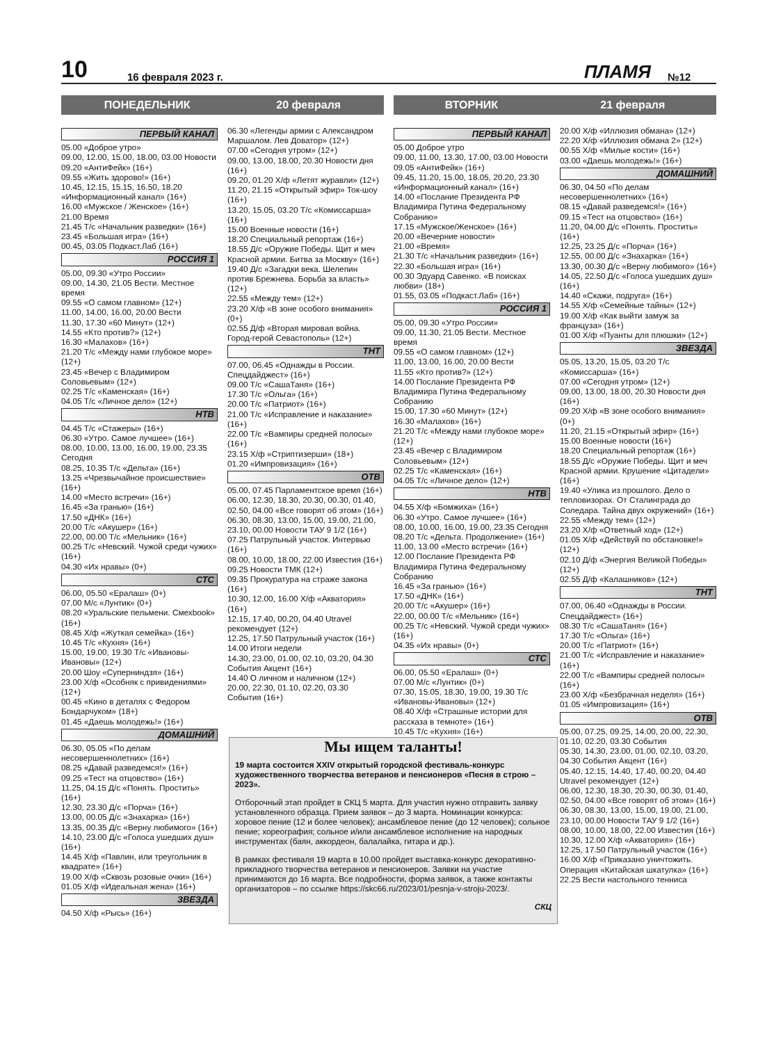10 16 февраля 2023 г. ПЛАМЯ №12
ПОНЕДЕЛЬНИК 20 февраля ВТОРНИК 21 февраля
ПЕРВЫЙ КАНАЛ
05.00 «Доброе утро»
09.00, 12.00, 15.00, 18.00, 03.00 Новости
09.20 «АнтиФейк» (16+)
09.55 «Жить здорово!» (16+)
10.45, 12.15, 15.15, 16.50, 18.20 «Информационный канал» (16+)
16.00 «Мужское / Женское» (16+)
21.00 Время
21.45 Т/с «Начальник разведки» (16+)
23.45 «Большая игра» (16+)
00.45, 03.05 Подкаст.Лаб (16+)
РОССИЯ 1
05.00, 09.30 «Утро России»
09.00, 14.30, 21.05 Вести. Местное время
09.55 «О самом главном» (12+)
11.00, 14.00, 16.00, 20.00 Вести
11.30, 17.30 «60 Минут» (12+)
14.55 «Кто против?» (12+)
16.30 «Малахов» (16+)
21.20 Т/с «Между нами глубокое море» (12+)
23.45 «Вечер с Владимиром Соловьевым» (12+)
02.25 Т/с «Каменская» (16+)
04.05 Т/с «Личное дело» (12+)
НТВ
04.45 Т/с «Стажеры» (16+)
06.30 «Утро. Самое лучшее» (16+)
08.00, 10.00, 13.00, 16.00, 19.00, 23.35 Сегодня
08.25, 10.35 Т/с «Дельта» (16+)
13.25 «Чрезвычайное происшествие» (16+)
14.00 «Место встречи» (16+)
16.45 «За гранью» (16+)
17.50 «ДНК» (16+)
20.00 Т/с «Акушер» (16+)
22.00, 00.00 Т/с «Мельник» (16+)
00.25 Т/с «Невский. Чужой среди чужих» (16+)
04.30 «Их нравы» (0+)
СТС
06.00, 05.50 «Ералаш» (0+)
07.00 М/с «Лунтик» (0+)
08.20 «Уральские пельмени. Смехbook» (16+)
08.45 Х/ф «Жуткая семейка» (16+)
10.45 Т/с «Кухня» (16+)
15.00, 19.00, 19.30 Т/с «Ивановы-Ивановы» (12+)
20.00 Шоу «Суперниндзя» (16+)
23.00 Х/ф «Особняк с привидениями» (12+)
00.45 «Кино в деталях с Федором Бондарчуком» (18+)
01.45 «Даешь молодежь!» (16+)
ДОМАШНИЙ
06.30, 05.05 «По делам несовершеннолетних» (16+)
08.25 «Давай разведемся!» (16+)
09.25 «Тест на отцовство» (16+)
11.25, 04.15 Д/с «Понять. Простить» (16+)
12.30, 23.30 Д/с «Порча» (16+)
13.00, 00.05 Д/с «Знахарка» (16+)
13.35, 00.35 Д/с «Верну любимого» (16+)
14.10, 23.00 Д/с «Голоса ушедших душ» (16+)
14.45 Х/ф «Павлин, или треугольник в квадрате» (16+)
19.00 Х/ф «Сквозь розовые очки» (16+)
01.05 Х/ф «Идеальная жена» (16+)
ЗВЕЗДА
04.50 Х/ф «Рысь» (16+)
06.30 «Легенды армии с Александром Маршалом. Лев Доватор» (12+)
07.00 «Сегодня утром» (12+)
09.00, 13.00, 18.00, 20.30 Новости дня (16+)
09.20, 01.20 Х/ф «Летят журавли» (12+)
11.20, 21.15 «Открытый эфир» Ток-шоу (16+)
13.20, 15.05, 03.20 Т/с «Комиссарша» (16+)
15.00 Военные новости (16+)
18.20 Специальный репортаж (16+)
18.55 Д/с «Оружие Победы. Щит и меч Красной армии. Битва за Москву» (16+)
19.40 Д/с «Загадки века. Шелепин против Брежнева. Борьба за власть» (12+)
22.55 «Между тем» (12+)
23.20 Х/ф «В зоне особого внимания» (0+)
02.55 Д/ф «Вторая мировая война. Город-герой Севастополь» (12+)
ТНТ
07.00, 06.45 «Однажды в России. Спецдайджест» (16+)
09.00 Т/с «СашаТаня» (16+)
17.30 Т/с «Ольга» (16+)
20.00 Т/с «Патриот» (16+)
21.00 Т/с «Исправление и наказание» (16+)
22.00 Т/с «Вампиры средней полосы» (16+)
23.15 Х/ф «Стриптизерши» (18+)
01.20 «Импровизация» (16+)
ОТВ
05.00, 07.45 Парламентское время (16+)
06.00, 12.30, 18.30, 20.30, 00.30, 01.40, 02.50, 04.00 «Все говорят об этом» (16+)
06.30, 08.30, 13.00, 15.00, 19.00, 21.00, 23.10, 00.00 Новости ТАУ 9 1/2 (16+)
07.25 Патрульный участок. Интервью (16+)
08.00, 10.00, 18.00, 22.00 Известия (16+)
09.25 Новости ТМК (12+)
09.35 Прокуратура на страже закона (16+)
10.30, 12.00, 16.00 Х/ф «Акватория» (16+)
12.15, 17.40, 00.20, 04.40 Utravel рекомендует (12+)
12.25, 17.50 Патрульный участок (16+)
14.00 Итоги недели
14.30, 23.00, 01.00, 02.10, 03.20, 04.30 События Акцент (16+)
14.40 О личном и наличном (12+)
20.00, 22.30, 01.10, 02.20, 03.30 События (16+)
ПЕРВЫЙ КАНАЛ
05.00 Доброе утро
09.00, 11.00, 13.30, 17.00, 03.00 Новости
09.05 «АнтиФейк» (16+)
09.45, 11.20, 15.00, 18.05, 20.20, 23.30 «Информационный канал» (16+)
14.00 «Послание Президента РФ Владимира Путина Федеральному Собранию»
17.15 «Мужское/Женское» (16+)
20.00 «Вечерние новости»
21.00 «Время»
21.30 Т/с «Начальник разведки» (16+)
22.30 «Большая игра» (16+)
00.30 Эдуард Савенко. «В поисках любви» (18+)
01.55, 03.05 «Подкаст.Лаб» (16+)
РОССИЯ 1
05.00, 09.30 «Утро России»
09.00, 11.30, 21.05 Вести. Местное время
09.55 «О самом главном» (12+)
11.00, 13.00, 16.00, 20.00 Вести
11.55 «Кто против?» (12+)
14.00 Послание Президента РФ Владимира Путина Федеральному Собранию
15.00, 17.30 «60 Минут» (12+)
16.30 «Малахов» (16+)
21.20 Т/с «Между нами глубокое море» (12+)
23.45 «Вечер с Владимиром Соловьевым» (12+)
02.25 Т/с «Каменская» (16+)
04.05 Т/с «Личное дело» (12+)
НТВ
04.55 Х/ф «Бомжиха» (16+)
06.30 «Утро. Самое лучшее» (16+)
08.00, 10.00, 16.00, 19.00, 23.35 Сегодня
08.20 Т/с «Дельта. Продолжение» (16+)
11.00, 13.00 «Место встречи» (16+)
12.00 Послание Президента РФ Владимира Путина Федеральному Собранию
16.45 «За гранью» (16+)
17.50 «ДНК» (16+)
20.00 Т/с «Акушер» (16+)
22.00, 00.00 Т/с «Мельник» (16+)
00.25 Т/с «Невский. Чужой среди чужих» (16+)
04.35 «Их нравы» (0+)
СТС
06.00, 05.50 «Ералаш» (0+)
07.00 М/с «Лунтик» (0+)
07.30, 15.05, 18.30, 19.00, 19.30 Т/с «Ивановы-Ивановы» (12+)
08.40 Х/ф «Страшные истории для рассказа в темноте» (16+)
10.45 Т/с «Кухня» (16+)
20.00 Х/ф «Иллюзия обмана» (12+)
22.20 Х/ф «Иллюзия обмана 2» (12+)
00.55 Х/ф «Милые кости» (16+)
03.00 «Даешь молодежь!» (16+)
ДОМАШНИЙ
06.30, 04.50 «По делам несовершеннолетних» (16+)
08.15 «Давай разведемся!» (16+)
09.15 «Тест на отцовство» (16+)
11.20, 04.00 Д/с «Понять. Простить» (16+)
12.25, 23.25 Д/с «Порча» (16+)
12.55, 00.00 Д/с «Знахарка» (16+)
13.30, 00.30 Д/с «Верну любимого» (16+)
14.05, 22.50 Д/с «Голоса ушедших душ» (16+)
14.40 «Скажи, подруга» (16+)
14.55 Х/ф «Семейные тайны» (12+)
19.00 Х/ф «Как выйти замуж за француза» (16+)
01.00 Х/ф «Пуанты для плюшки» (12+)
ЗВЕЗДА
05.05, 13.20, 15.05, 03.20 Т/с «Комиссарша» (16+)
07.00 «Сегодня утром» (12+)
09.00, 13.00, 18.00, 20.30 Новости дня (16+)
09.20 Х/ф «В зоне особого внимания» (0+)
11.20, 21.15 «Открытый эфир» (16+)
15.00 Военные новости (16+)
18.20 Специальный репортаж (16+)
18.55 Д/с «Оружие Победы. Щит и меч Красной армии. Крушение «Цитадели» (16+)
19.40 «Улика из прошлого. Дело о тепловизорах. От Сталинграда до Соледара. Тайна двух окружений» (16+)
22.55 «Между тем» (12+)
23.20 Х/ф «Ответный ход» (12+)
01.05 Х/ф «Действуй по обстановке!» (12+)
02.10 Д/ф «Энергия Великой Победы» (12+)
02.55 Д/ф «Калашников» (12+)
ТНТ
07.00, 06.40 «Однажды в России. Спецдайджест» (16+)
08.30 Т/с «СашаТаня» (16+)
17.30 Т/с «Ольга» (16+)
20.00 Т/с «Патриот» (16+)
21.00 Т/с «Исправление и наказание» (16+)
22.00 Т/с «Вампиры средней полосы» (16+)
23.00 Х/ф «Безбрачная неделя» (16+)
01.05 «Импровизация» (16+)
ОТВ
05.00, 07.25, 09.25, 14.00, 20.00, 22.30, 01.10, 02.20, 03.30 События
05.30, 14.30, 23.00, 01.00, 02.10, 03.20, 04.30 События Акцент (16+)
05.40, 12.15, 14.40, 17.40, 00.20, 04.40 Utravel рекомендует (12+)
06.00, 12.30, 18.30, 20.30, 00.30, 01.40, 02.50, 04.00 «Все говорят об этом» (16+)
06.30, 08.30, 13.00, 15.00, 19.00, 21.00, 23.10, 00.00 Новости ТАУ 9 1/2 (16+)
08.00, 10.00, 18.00, 22.00 Известия (16+)
10.30, 12.00 Х/ф «Акватория» (16+)
12.25, 17.50 Патрульный участок (16+)
16.00 Х/ф «Приказано уничтожить. Операция «Китайская шкатулка» (16+)
22.25 Вести настольного тенниса
Мы ищем таланты!
19 марта состоится XXIV открытый городской фестиваль-конкурс художественного творчества ветеранов и пенсионеров «Песня в строю – 2023».
Отборочный этап пройдет в СКЦ 5 марта. Для участия нужно отправить заявку установленного образца. Прием заявок – до 3 марта. Номинации конкурса: хоровое пение (12 и более человек); ансамблевое пение (до 12 человек); сольное пение; хореография; сольное и/или ансамблевое исполнение на народных инструментах (баян, аккордеон, балалайка, гитара и др.).
В рамках фестиваля 19 марта в 10.00 пройдет выставка-конкурс декоративно-прикладного творчества ветеранов и пенсионеров. Заявки на участие принимаются до 16 марта. Все подробности, форма заявок, а также контакты организаторов – по ссылке https://skc66.ru/2023/01/pesnja-v-stroju-2023/.
СКЦ